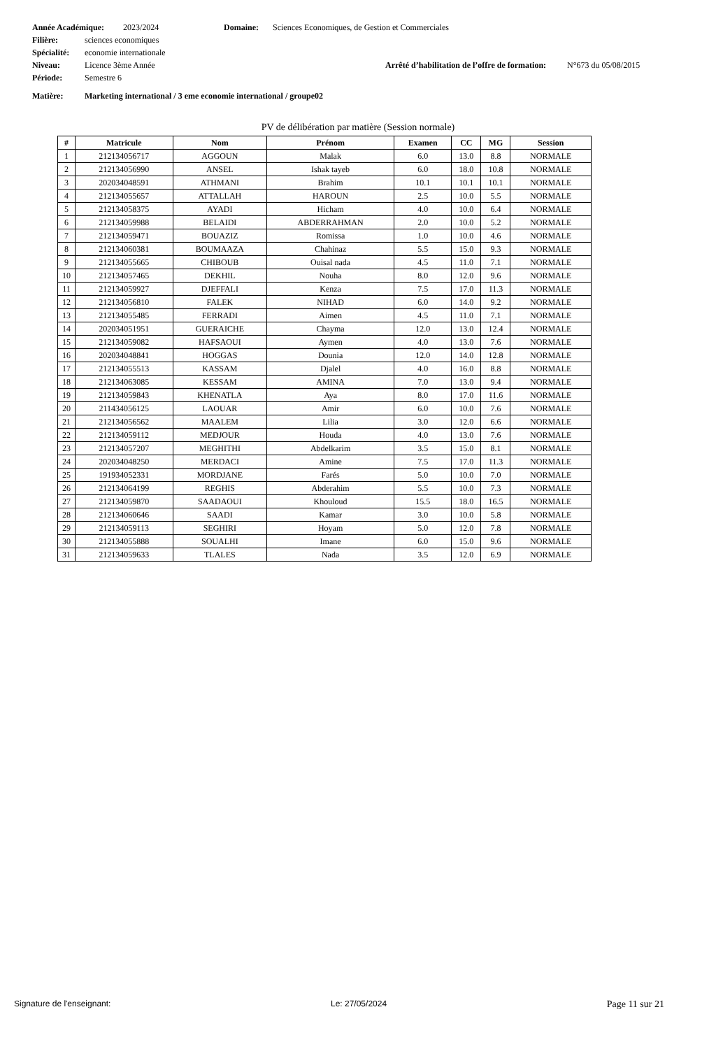Année Académique: 2023/2024 Domaine: Sciences Economiques, de Gestion et Commerciales
Filière: sciences economiques
Spécialité: economie internationale
Niveau: Licence 3ème Année Arrêté d’habilitation de l’offre de formation: N°673 du 05/08/2015
Période: Semestre 6
Matière: Marketing international / 3 eme economie international / groupe02
PV de délibération par matière (Session normale)
| # | Matricule | Nom | Prénom | Examen | CC | MG | Session |
| --- | --- | --- | --- | --- | --- | --- | --- |
| 1 | 212134056717 | AGGOUN | Malak | 6.0 | 13.0 | 8.8 | NORMALE |
| 2 | 212134056990 | ANSEL | Ishak tayeb | 6.0 | 18.0 | 10.8 | NORMALE |
| 3 | 202034048591 | ATHMANI | Brahim | 10.1 | 10.1 | 10.1 | NORMALE |
| 4 | 212134055657 | ATTALLAH | HAROUN | 2.5 | 10.0 | 5.5 | NORMALE |
| 5 | 212134058375 | AYADI | Hicham | 4.0 | 10.0 | 6.4 | NORMALE |
| 6 | 212134059988 | BELAIDI | ABDERRAHMAN | 2.0 | 10.0 | 5.2 | NORMALE |
| 7 | 212134059471 | BOUAZIZ | Romissa | 1.0 | 10.0 | 4.6 | NORMALE |
| 8 | 212134060381 | BOUMAAZA | Chahinaz | 5.5 | 15.0 | 9.3 | NORMALE |
| 9 | 212134055665 | CHIBOUB | Ouisal nada | 4.5 | 11.0 | 7.1 | NORMALE |
| 10 | 212134057465 | DEKHIL | Nouha | 8.0 | 12.0 | 9.6 | NORMALE |
| 11 | 212134059927 | DJEFFALI | Kenza | 7.5 | 17.0 | 11.3 | NORMALE |
| 12 | 212134056810 | FALEK | NIHAD | 6.0 | 14.0 | 9.2 | NORMALE |
| 13 | 212134055485 | FERRADI | Aimen | 4.5 | 11.0 | 7.1 | NORMALE |
| 14 | 202034051951 | GUERAICHE | Chayma | 12.0 | 13.0 | 12.4 | NORMALE |
| 15 | 212134059082 | HAFSAOUI | Aymen | 4.0 | 13.0 | 7.6 | NORMALE |
| 16 | 202034048841 | HOGGAS | Dounia | 12.0 | 14.0 | 12.8 | NORMALE |
| 17 | 212134055513 | KASSAM | Djalel | 4.0 | 16.0 | 8.8 | NORMALE |
| 18 | 212134063085 | KESSAM | AMINA | 7.0 | 13.0 | 9.4 | NORMALE |
| 19 | 212134059843 | KHENATLA | Aya | 8.0 | 17.0 | 11.6 | NORMALE |
| 20 | 211434056125 | LAOUAR | Amir | 6.0 | 10.0 | 7.6 | NORMALE |
| 21 | 212134056562 | MAALEM | Lilia | 3.0 | 12.0 | 6.6 | NORMALE |
| 22 | 212134059112 | MEDJOUR | Houda | 4.0 | 13.0 | 7.6 | NORMALE |
| 23 | 212134057207 | MEGHITHI | Abdelkarim | 3.5 | 15.0 | 8.1 | NORMALE |
| 24 | 202034048250 | MERDACI | Amine | 7.5 | 17.0 | 11.3 | NORMALE |
| 25 | 191934052331 | MORDJANE | Farés | 5.0 | 10.0 | 7.0 | NORMALE |
| 26 | 212134064199 | REGHIS | Abderahim | 5.5 | 10.0 | 7.3 | NORMALE |
| 27 | 212134059870 | SAADAOUI | Khouloud | 15.5 | 18.0 | 16.5 | NORMALE |
| 28 | 212134060646 | SAADI | Kamar | 3.0 | 10.0 | 5.8 | NORMALE |
| 29 | 212134059113 | SEGHIRI | Hoyam | 5.0 | 12.0 | 7.8 | NORMALE |
| 30 | 212134055888 | SOUALHI | Imane | 6.0 | 15.0 | 9.6 | NORMALE |
| 31 | 212134059633 | TLALES | Nada | 3.5 | 12.0 | 6.9 | NORMALE |
Signature de l'enseignant: Le: 27/05/2024 Page 11 sur 21